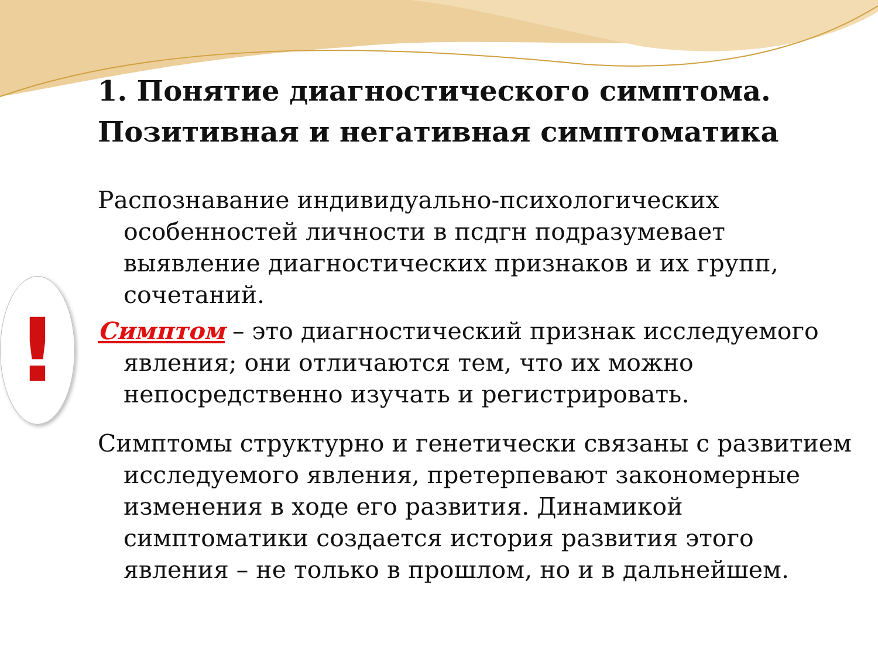!
1. Понятие диагностического симптома. Позитивная и негативная симптоматика
Распознавание индивидуально-психологических особенностей личности в псдгн подразумевает выявление диагностических признаков и их групп, сочетаний.
Симптом – это диагностический признак исследуемого явления; они отличаются тем, что их можно непосредственно изучать и регистрировать.
Симптомы структурно и генетически связаны с развитием исследуемого явления, претерпевают закономерные изменения в ходе его развития. Динамикой симптоматики создается история развития этого явления – не только в прошлом, но и в дальнейшем.